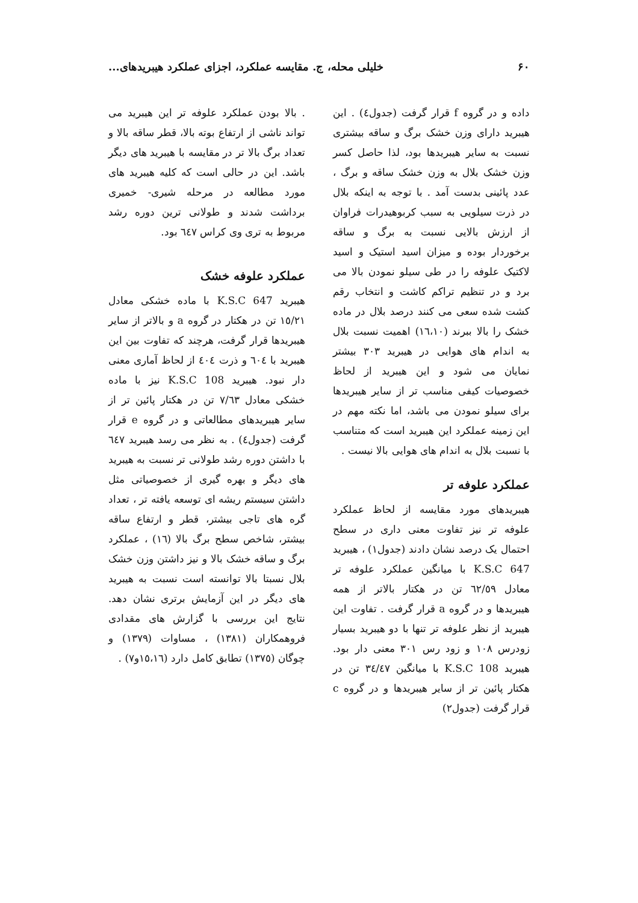۶۰ خلیلی محله، ج. مقایسه عملکرد، اجزای عملکرد هیبریدهای...
داده و در گروه f قرار گرفت (جدول٤) . این هیبرید دارای وزن خشک برگ و ساقه بیشتری نسبت به سایر هیبریدها بود، لذا حاصل کسر وزن خشک بلال به وزن خشک ساقه و برگ ، عدد پائینی بدست آمد . با توجه به اینکه بلال در ذرت سیلویی به سبب کربوهیدرات فراوان از ارزش بالایی نسبت به برگ و ساقه برخوردار بوده و میزان اسید استیک و اسید لاکتیک علوفه را در طی سیلو نمودن بالا می برد و در تنظیم تراکم کاشت و انتخاب رقم کشت شده سعی می کنند درصد بلال در ماده خشک را بالا ببرند (١٦،١٠) اهمیت نسبت بلال به اندام های هوایی در هیبرید ٣٠٣ بیشتر نمایان می شود و این هیبرید از لحاظ خصوصیات کیفی مناسب تر از سایر هیبریدها برای سیلو نمودن می باشد، اما نکته مهم در این زمینه عملکرد این هیبرید است که متناسب با نسبت بلال به اندام های هوایی بالا نیست .
عملکرد علوفه تر
هیبریدهای مورد مقایسه از لحاظ عملکرد علوفه تر نیز تفاوت معنی داری در سطح احتمال یک درصد نشان دادند (جدول١) ، هیبرید K.S.C 647 با میانگین عملکرد علوفه تر معادل ٦٢/٥٩ تن در هکتار بالاتر از همه هیبریدها و در گروه a قرار گرفت . تفاوت این هیبرید از نظر علوفه تر تنها با دو هیبرید بسیار زودرس ١٠٨ و زود رس ٣٠١ معنی دار بود. هیبرید K.S.C 108 با میانگین ٣٤/٤٧ تن در هکتار پائین تر از سایر هیبریدها و در گروه c قرار گرفت (جدول٢)
. بالا بودن عملکرد علوفه تر این هیبرید می تواند ناشی از ارتفاع بوته بالا، قطر ساقه بالا و تعداد برگ بالا تر در مقایسه با هیبرید های دیگر باشد. این در حالی است که کلیه هیبرید های مورد مطالعه در مرحله شیری- خمیری برداشت شدند و طولانی ترین دوره رشد مربوط به تری وی کراس ٦٤٧ بود.
عملکرد علوفه خشک
هیبرید K.S.C 647 با ماده خشکی معادل ١٥/٢١ تن در هکتار در گروه a و بالاتر از سایر هیبریدها قرار گرفت، هرچند که تفاوت بین این هیبرید با ٦٠٤ و ذرت ٤٠٤ از لحاظ آماری معنی دار نبود. هیبرید K.S.C 108 نیز با ماده خشکی معادل ٧/٦٣ تن در هکتار پائین تر از سایر هیبریدهای مطالعاتی و در گروه e قرار گرفت (جدول٤) . به نظر می رسد هیبرید ٦٤٧ با داشتن دوره رشد طولانی تر نسبت به هیبرید های دیگر و بهره گیری از خصوصیاتی مثل داشتن سیستم ریشه ای توسعه یافته تر ، تعداد گره های تاجی بیشتر، قطر و ارتفاع ساقه بیشتر، شاخص سطح برگ بالا (١٦) ، عملکرد برگ و ساقه خشک بالا و نیز داشتن وزن خشک بلال نسبتا بالا توانسته است نسبت به هیبرید های دیگر در این آزمایش برتری نشان دهد. نتایج این بررسی با گزارش های مقدادی فروهمکاران (١٣٨١) ، مساوات (١٣٧٩) و چوگان (١٣٧٥) تطابق کامل دارد (١٥،١٦و٧) .